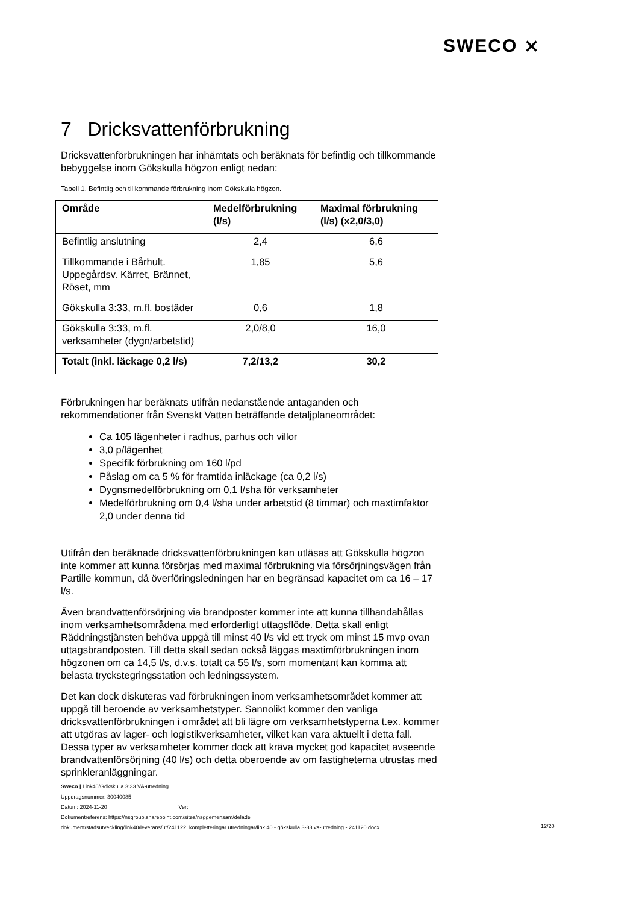SWECO ⨯
7 Dricksvattenförbrukning
Dricksvattenförbrukningen har inhämtats och beräknats för befintlig och tillkommande bebyggelse inom Gökskulla högzon enligt nedan:
Tabell 1. Befintlig och tillkommande förbrukning inom Gökskulla högzon.
| Område | Medelförbrukning (l/s) | Maximal förbrukning (l/s) (x2,0/3,0) |
| --- | --- | --- |
| Befintlig anslutning | 2,4 | 6,6 |
| Tillkommande i Bårhult. Uppegårdsv. Kärret, Brännet, Röset, mm | 1,85 | 5,6 |
| Gökskulla 3:33, m.fl. bostäder | 0,6 | 1,8 |
| Gökskulla 3:33, m.fl. verksamheter (dygn/arbetstid) | 2,0/8,0 | 16,0 |
| Totalt (inkl. läckage 0,2 l/s) | 7,2/13,2 | 30,2 |
Förbrukningen har beräknats utifrån nedanstående antaganden och rekommendationer från Svenskt Vatten beträffande detaljplaneområdet:
Ca 105 lägenheter i radhus, parhus och villor
3,0 p/lägenhet
Specifik förbrukning om 160 l/pd
Påslag om ca 5 % för framtida inläckage (ca 0,2 l/s)
Dygnsmedelförbrukning om 0,1 l/sha för verksamheter
Medelförbrukning om 0,4 l/sha under arbetstid (8 timmar) och maxtimfaktor 2,0 under denna tid
Utifrån den beräknade dricksvattenförbrukningen kan utläsas att Gökskulla högzon inte kommer att kunna försörjas med maximal förbrukning via försörjningsvägen från Partille kommun, då överföringsledningen har en begränsad kapacitet om ca 16 – 17 l/s.
Även brandvattenförsörjning via brandposter kommer inte att kunna tillhandahållas inom verksamhetsområdena med erforderligt uttagsflöde. Detta skall enligt Räddningstjänsten behöva uppgå till minst 40 l/s vid ett tryck om minst 15 mvp ovan uttagsbrandposten. Till detta skall sedan också läggas maxtimförbrukningen inom högzonen om ca 14,5 l/s, d.v.s. totalt ca 55 l/s, som momentant kan komma att belasta tryckstegringsstation och ledningssystem.
Det kan dock diskuteras vad förbrukningen inom verksamhetsområdet kommer att uppgå till beroende av verksamhetstyper. Sannolikt kommer den vanliga dricksvattenförbrukningen i området att bli lägre om verksamhetstyperna t.ex. kommer att utgöras av lager- och logistikverksamheter, vilket kan vara aktuellt i detta fall.
Dessa typer av verksamheter kommer dock att kräva mycket god kapacitet avseende brandvattenförsörjning (40 l/s) och detta oberoende av om fastigheterna utrustas med sprinkleranläggningar.
Sweco | Link40/Gökskulla 3:33 VA-utredning
Uppdragsnummer: 30040085
Datum: 2024-11-20 Ver:
Dokumentreferens: https://nsgroup.sharepoint.com/sites/nsggemensam/delade
dokument/stadsutveckling/link40/leverans/ut/241122_kompletteringar utredningar/link 40 - gökskulla 3-33 va-utredning - 241120.docx
12/20